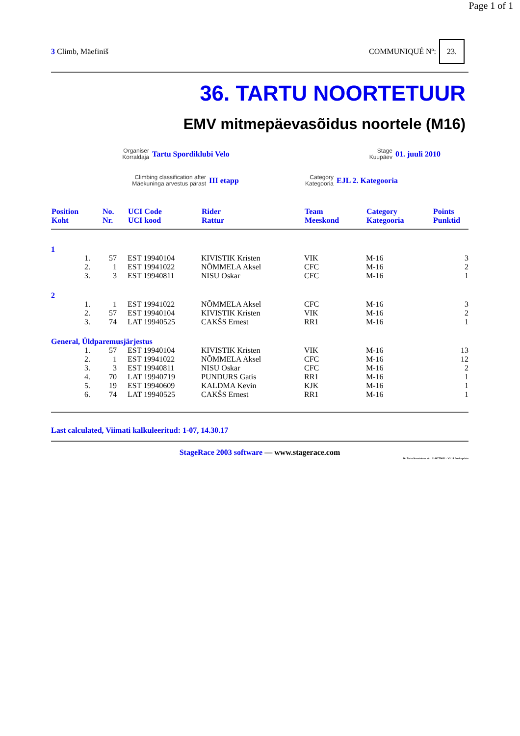Page 1 of 1
3 Climb, Mäefiniš COMMUNIQUÉ Nº: 23.
36. TARTU NOORTETUUR
EMV mitmepäevasõidus noortele (M16)
Organiser
Korraldaja
Tartu Spordiklubi Velo
Stage
Kuupäev
01. juuli 2010
Climbing classification after
Mäekuninga arvestus pärast
III etapp
Category
Kategooria
EJL 2. Kategooria
| Position Koht | | No. Nr. | UCI Code UCI kood | Rider Rattur | Team Meeskond | Category Kategooria | Points Punktid |
| --- | --- | --- | --- | --- | --- | --- | --- |
| 1 | | | | | | | |
| | 1. | 57 | EST 19940104 | KIVISTIK Kristen | VIK | M-16 | 3 |
| | 2. | 1 | EST 19941022 | NÕMMELA Aksel | CFC | M-16 | 2 |
| | 3. | 3 | EST 19940811 | NISU Oskar | CFC | M-16 | 1 |
| 2 | | | | | | | |
| | 1. | 1 | EST 19941022 | NÕMMELA Aksel | CFC | M-16 | 3 |
| | 2. | 57 | EST 19940104 | KIVISTIK Kristen | VIK | M-16 | 2 |
| | 3. | 74 | LAT 19940525 | CAKŠS Ernest | RR1 | M-16 | 1 |
| General, Üldparemusjärjestus | | | | | | | |
| | 1. | 57 | EST 19940104 | KIVISTIK Kristen | VIK | M-16 | 13 |
| | 2. | 1 | EST 19941022 | NÕMMELA Aksel | CFC | M-16 | 12 |
| | 3. | 3 | EST 19940811 | NISU Oskar | CFC | M-16 | 2 |
| | 4. | 70 | LAT 19940719 | PUNDURS Gatis | RR1 | M-16 | 1 |
| | 5. | 19 | EST 19940609 | KALDMA Kevin | KJK | M-16 | 1 |
| | 6. | 74 | LAT 19940525 | CAKŠS Ernest | RR1 | M-16 | 1 |
Last calculated, Viimati kalkuleeritud: 1-07, 14.30.17
StageRace 2003 software — www.stagerace.com
36. Tartu Noortetuur.str : 1146775621 : V3.14 final update